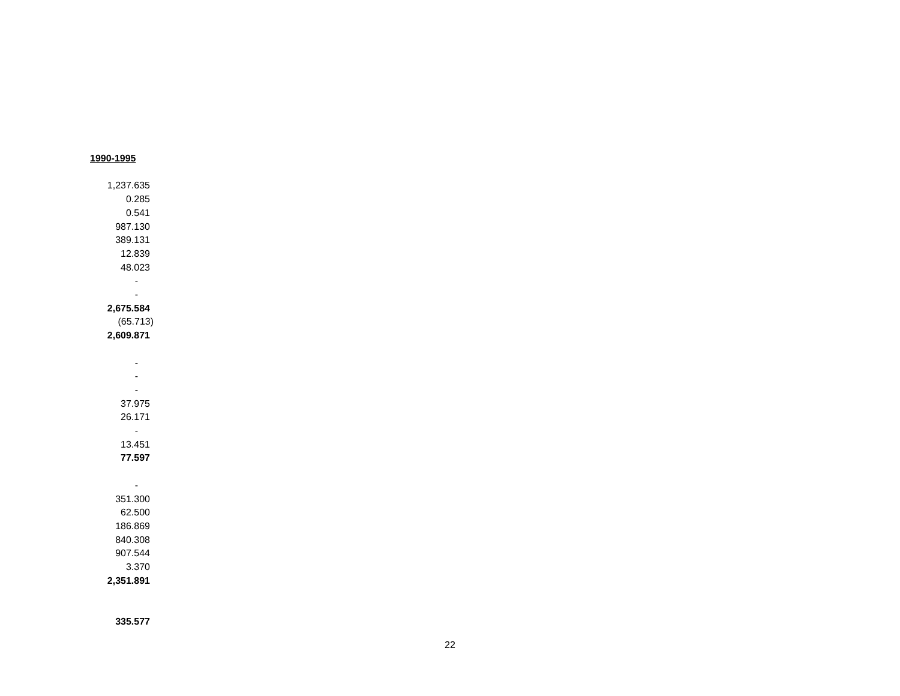| 1990-1995 |
| --- |
| 1,237.635 |
| 0.285 |
| 0.541 |
| 987.130 |
| 389.131 |
| 12.839 |
| 48.023 |
| - |
| - |
| 2,675.584 |
| (65.713) |
| 2,609.871 |
| - |
| - |
| - |
| 37.975 |
| 26.171 |
| - |
| 13.451 |
| 77.597 |
| - |
| 351.300 |
| 62.500 |
| 186.869 |
| 840.308 |
| 907.544 |
| 3.370 |
| 2,351.891 |
| 335.577 |
22